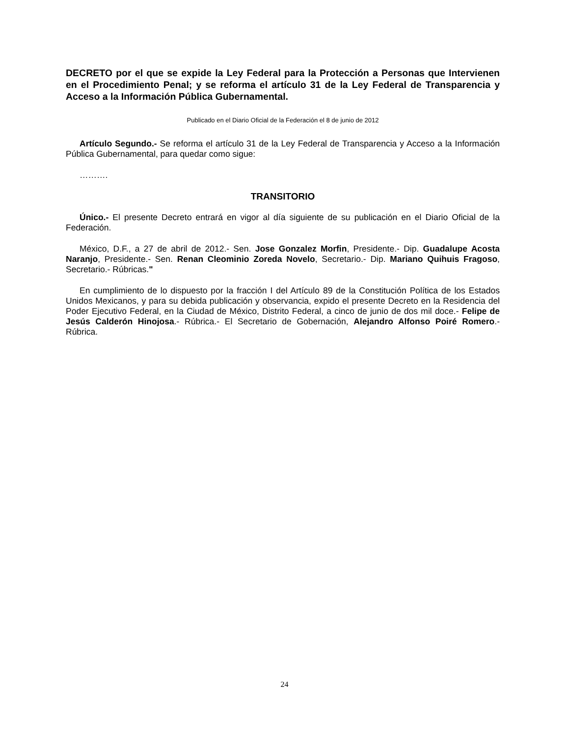DECRETO por el que se expide la Ley Federal para la Protección a Personas que Intervienen en el Procedimiento Penal; y se reforma el artículo 31 de la Ley Federal de Transparencia y Acceso a la Información Pública Gubernamental.
Publicado en el Diario Oficial de la Federación el 8 de junio de 2012
Artículo Segundo.- Se reforma el artículo 31 de la Ley Federal de Transparencia y Acceso a la Información Pública Gubernamental, para quedar como sigue:
……….
TRANSITORIO
Único.- El presente Decreto entrará en vigor al día siguiente de su publicación en el Diario Oficial de la Federación.
México, D.F., a 27 de abril de 2012.- Sen. Jose Gonzalez Morfin, Presidente.- Dip. Guadalupe Acosta Naranjo, Presidente.- Sen. Renan Cleominio Zoreda Novelo, Secretario.- Dip. Mariano Quihuis Fragoso, Secretario.- Rúbricas."
En cumplimiento de lo dispuesto por la fracción I del Artículo 89 de la Constitución Política de los Estados Unidos Mexicanos, y para su debida publicación y observancia, expido el presente Decreto en la Residencia del Poder Ejecutivo Federal, en la Ciudad de México, Distrito Federal, a cinco de junio de dos mil doce.- Felipe de Jesús Calderón Hinojosa.- Rúbrica.- El Secretario de Gobernación, Alejandro Alfonso Poiré Romero.- Rúbrica.
24